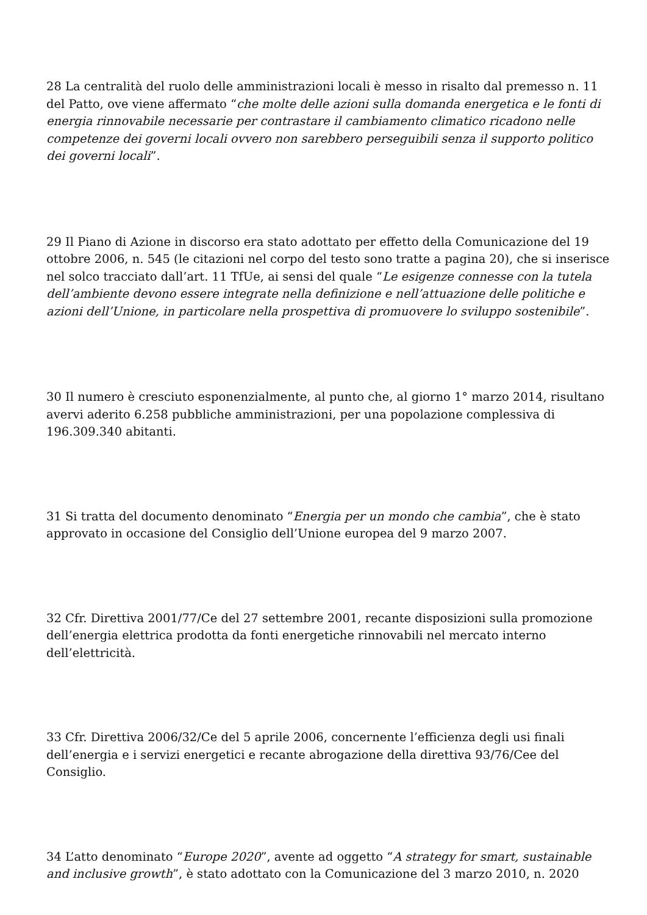28 La centralità del ruolo delle amministrazioni locali è messo in risalto dal premesso n. 11 del Patto, ove viene affermato “che molte delle azioni sulla domanda energetica e le fonti di energia rinnovabile necessarie per contrastare il cambiamento climatico ricadono nelle competenze dei governi locali ovvero non sarebbero perseguibili senza il supporto politico dei governi locali”.
29 Il Piano di Azione in discorso era stato adottato per effetto della Comunicazione del 19 ottobre 2006, n. 545 (le citazioni nel corpo del testo sono tratte a pagina 20), che si inserisce nel solco tracciato dall’art. 11 TfUe, ai sensi del quale “Le esigenze connesse con la tutela dell’ambiente devono essere integrate nella definizione e nell’attuazione delle politiche e azioni dell’Unione, in particolare nella prospettiva di promuovere lo sviluppo sostenibile”.
30 Il numero è cresciuto esponenzialmente, al punto che, al giorno 1° marzo 2014, risultano avervi aderito 6.258 pubbliche amministrazioni, per una popolazione complessiva di 196.309.340 abitanti.
31 Si tratta del documento denominato “Energia per un mondo che cambia”, che è stato approvato in occasione del Consiglio dell’Unione europea del 9 marzo 2007.
32 Cfr. Direttiva 2001/77/Ce del 27 settembre 2001, recante disposizioni sulla promozione dell’energia elettrica prodotta da fonti energetiche rinnovabili nel mercato interno dell’elettricità.
33 Cfr. Direttiva 2006/32/Ce del 5 aprile 2006, concernente l’efficienza degli usi finali dell’energia e i servizi energetici e recante abrogazione della direttiva 93/76/Cee del Consiglio.
34 L’atto denominato “Europe 2020”, avente ad oggetto “A strategy for smart, sustainable and inclusive growth”, è stato adottato con la Comunicazione del 3 marzo 2010, n. 2020